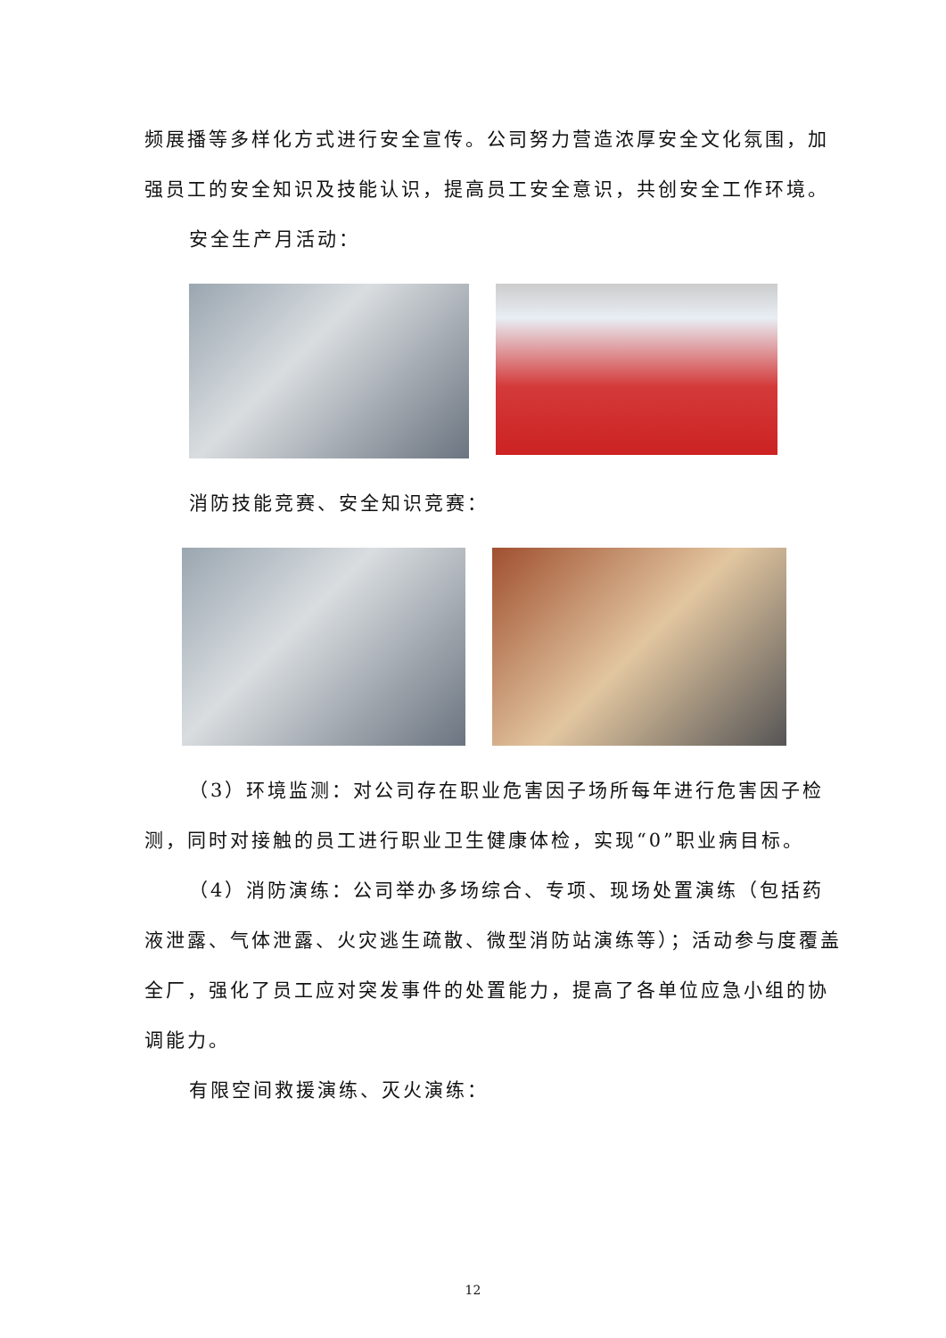频展播等多样化方式进行安全宣传。公司努力营造浓厚安全文化氛围，加强员工的安全知识及技能认识，提高员工安全意识，共创安全工作环境。
安全生产月活动：
消防技能竞赛、安全知识竞赛：
（3）环境监测：对公司存在职业危害因子场所每年进行危害因子检测，同时对接触的员工进行职业卫生健康体检，实现“0”职业病目标。
（4）消防演练：公司举办多场综合、专项、现场处置演练（包括药液泄露、气体泄露、火灾逃生疏散、微型消防站演练等）；活动参与度覆盖全厂，强化了员工应对突发事件的处置能力，提高了各单位应急小组的协调能力。
有限空间救援演练、灭火演练：
12